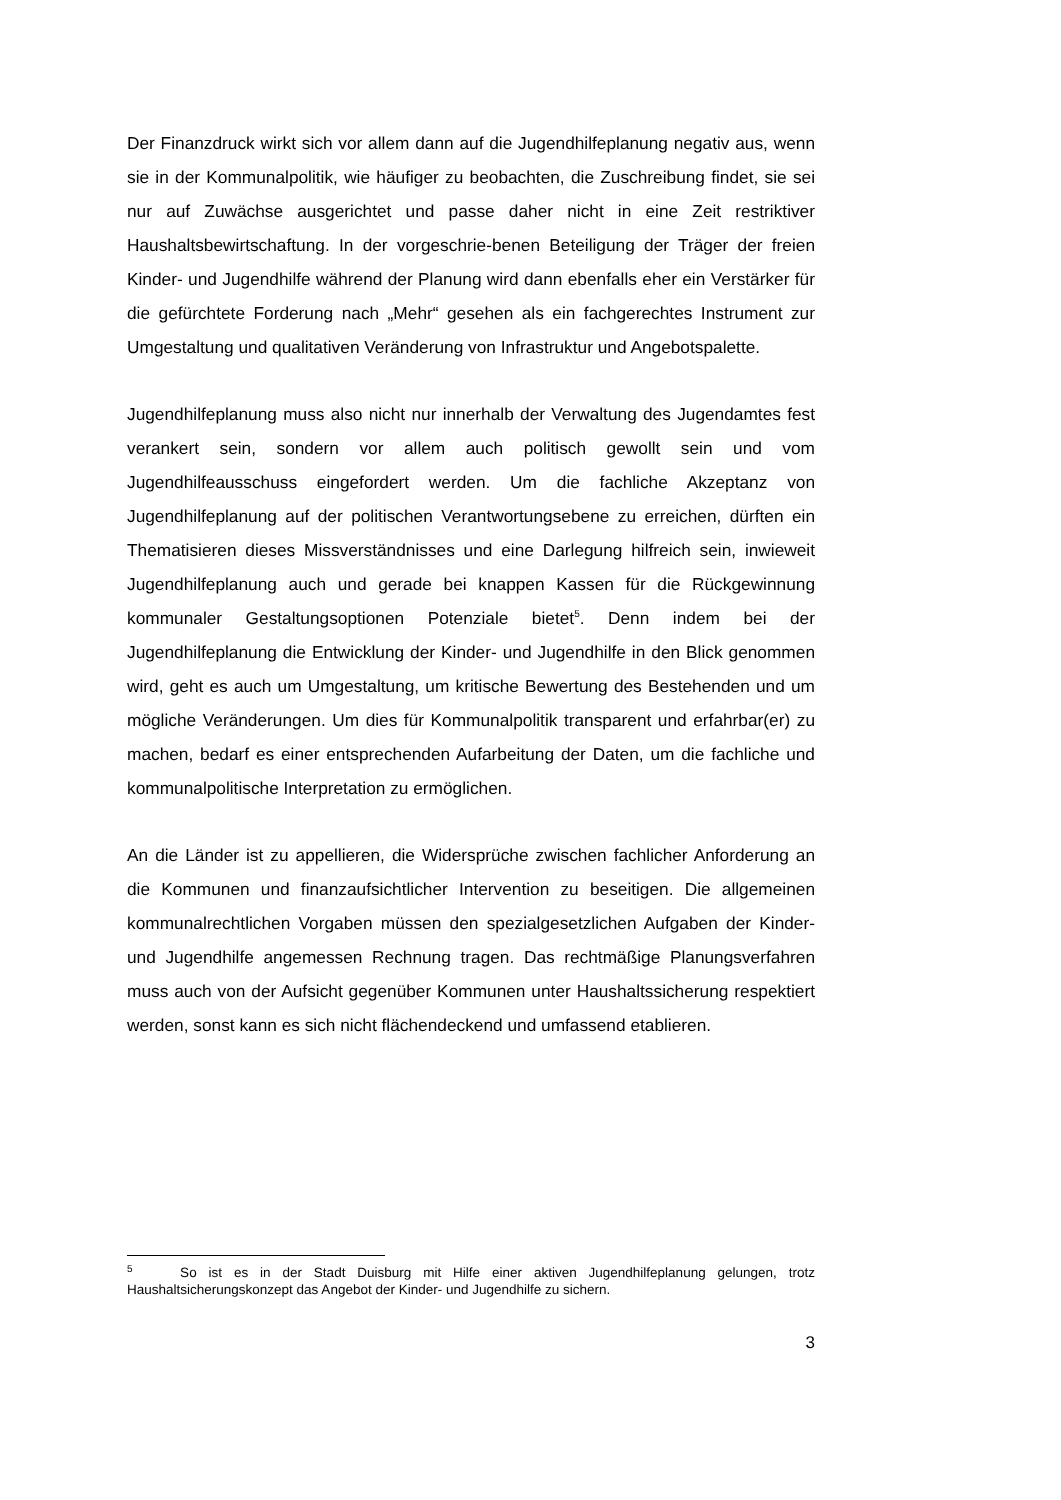Der Finanzdruck wirkt sich vor allem dann auf die Jugendhilfeplanung negativ aus, wenn sie in der Kommunalpolitik, wie häufiger zu beobachten, die Zuschreibung findet, sie sei nur auf Zuwächse ausgerichtet und passe daher nicht in eine Zeit restriktiver Haushaltsbewirtschaftung. In der vorgeschrie-benen Beteiligung der Träger der freien Kinder- und Jugendhilfe während der Planung wird dann ebenfalls eher ein Verstärker für die gefürchtete Forderung nach „Mehr“ gesehen als ein fachgerechtes Instrument zur Umgestaltung und qualitativen Veränderung von Infrastruktur und Angebotspalette.
Jugendhilfeplanung muss also nicht nur innerhalb der Verwaltung des Jugendamtes fest verankert sein, sondern vor allem auch politisch gewollt sein und vom Jugendhilfeausschuss eingefordert werden. Um die fachliche Akzeptanz von Jugendhilfeplanung auf der politischen Verantwortungsebene zu erreichen, dürften ein Thematisieren dieses Missverständnisses und eine Darlegung hilfreich sein, inwieweit Jugendhilfeplanung auch und gerade bei knappen Kassen für die Rückgewinnung kommunaler Gestaltungsoptionen Potenziale bietet<sup>5</sup>. Denn indem bei der Jugendhilfeplanung die Entwicklung der Kinder- und Jugendhilfe in den Blick genommen wird, geht es auch um Umgestaltung, um kritische Bewertung des Bestehenden und um mögliche Veränderungen. Um dies für Kommunalpolitik transparent und erfahrbar(er) zu machen, bedarf es einer entsprechenden Aufarbeitung der Daten, um die fachliche und kommunalpolitische Interpretation zu ermöglichen.
An die Länder ist zu appellieren, die Widersprüche zwischen fachlicher Anforderung an die Kommunen und finanzaufsichtlicher Intervention zu beseitigen. Die allgemeinen kommunalrechtlichen Vorgaben müssen den spezialgesetzlichen Aufgaben der Kinder- und Jugendhilfe angemessen Rechnung tragen. Das rechtmäßige Planungsverfahren muss auch von der Aufsicht gegenüber Kommunen unter Haushaltssicherung respektiert werden, sonst kann es sich nicht flächendeckend und umfassend etablieren.
<sup>5</sup> So ist es in der Stadt Duisburg mit Hilfe einer aktiven Jugendhilfeplanung gelungen, trotz Haushaltsicherungskonzept das Angebot der Kinder- und Jugendhilfe zu sichern.
3